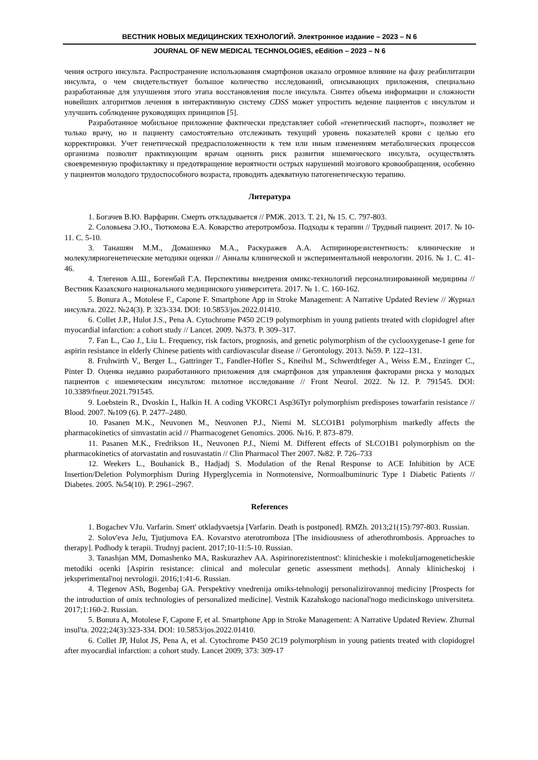ВЕСТНИК НОВЫХ МЕДИЦИНСКИХ ТЕХНОЛОГИЙ. Электронное издание – 2023 – N 6
JOURNAL OF NEW MEDICAL TECHNOLOGIES, eEdition – 2023 – N 6
чения острого инсульта. Распространение использования смартфонов оказало огромное влияние на фазу реабилитации инсульта, о чем свидетельствует большое количество исследований, описывающих приложения, специально разработанные для улучшения этого этапа восстановления после инсульта. Синтез объема информации и сложности новейших алгоритмов лечения в интерактивную систему CDSS может упростить ведение пациентов с инсультом и улучшить соблюдение руководящих принципов [5].
Разработанное мобильное приложение фактически представляет собой «генетический паспорт», позволяет не только врачу, но и пациенту самостоятельно отслеживать текущий уровень показателей крови с целью его корректировки. Учет генетической предрасположенности к тем или иным изменениям метаболических процессов организма позволит практикующим врачам оценить риск развития ишемического инсульта, осуществлять своевременную профилактику и предотвращение вероятности острых нарушений мозгового кровообращения, особенно у пациентов молодого трудоспособного возраста, проводить адекватную патогенетическую терапию.
Литература
1. Богачев В.Ю. Варфарин. Смерть откладывается // РМЖ. 2013. Т. 21, № 15. С. 797-803.
2. Соловьева Э.Ю., Тютюмова Е.А. Коварство атеротромбоза. Подходы к терапии // Трудный пациент. 2017. № 10-11. С. 5-10.
3. Танашян М.М., Домашенко М.А., Раскуражев А.А. Аспиринорезистентность: клинические и молекулярногенетические методики оценки // Анналы клинической и экспериментальной неврологии. 2016. № 1. С. 41-46.
4. Тлегенов А.Ш., Богенбай Г.А. Перспективы внедрения омикс-технологий персонализированной медицины // Вестник Казахского национального медицинского университета. 2017. № 1. С. 160-162.
5. Bonura A., Motolese F., Capone F. Smartphone App in Stroke Management: A Narrative Updated Review // Журнал инсульта. 2022. №24(3). P. 323-334. DOI: 10.5853/jos.2022.01410.
6. Collet J.P., Hulot J.S., Pena A. Cytochrome P450 2C19 polymorphism in young patients treated with clopidogrel after myocardial infarction: a cohort study // Lancet. 2009. №373. P. 309–317.
7. Fan L., Cao J., Liu L. Frequency, risk factors, prognosis, and genetic polymorphism of the cyclooxygenase-1 gene for aspirin resistance in elderly Chinese patients with cardiovascular disease // Gerontology. 2013. №59. P. 122–131.
8. Fruhwirth V., Berger L., Gattringer T., Fandler-Höfler S., Kneihsl M., Schwerdtfeger A., Weiss E.M., Enzinger C., Pinter D. Оценка недавно разработанного приложения для смартфонов для управления факторами риска у молодых пациентов с ишемическим инсультом: пилотное исследование // Front Neurol. 2022. №12. P. 791545. DOI: 10.3389/fneur.2021.791545.
9. Loebstein R., Dvoskin I., Halkin H. A coding VKORC1 Asp36Tyr polymorphism predisposes towarfarin resistance // Blood. 2007. №109 (6). P. 2477–2480.
10. Pasanen M.K., Neuvonen M., Neuvonen P.J., Niemi M. SLCO1B1 polymorphism markedly affects the pharmacokinetics of simvastatin acid // Pharmacogenet Genomics. 2006. №16. P. 873–879.
11. Pasanen M.K., Fredrikson H., Neuvonen P.J., Niemi M. Different effects of SLCO1B1 polymorphism on the pharmacokinetics of atorvastatin and rosuvastatin // Clin Pharmacol Ther 2007. №82. P. 726–733
12. Weekers L., Bouhanick B., Hadjadj S. Modulation of the Renal Response to ACE Inhibition by ACE Insertion/Deletion Polymorphism During Hyperglycemia in Normotensive, Normoalbuminuric Type 1 Diabetic Patients // Diabetes. 2005. №54(10). P. 2961–2967.
References
1. Bogachev VJu. Varfarin. Smert' otkladyvaetsja [Varfarin. Death is postponed]. RMZh. 2013;21(15):797-803. Russian.
2. Solov'eva JeJu, Tjutjumova EA. Kovarstvo aterotromboza [The insidiousness of atherothrombosis. Approaches to therapy]. Podhody k terapii. Trudnyj pacient. 2017;10-11:5-10. Russian.
3. Tanashjan MM, Domashenko MA, Raskurazhev AA. Aspirinorezistentnost': klinicheskie i molekuljarnogeneticheskie metodiki ocenki [Aspirin resistance: clinical and molecular genetic assessment methods]. Annaly klinicheskoj i jeksperimental'noj nevrologii. 2016;1:41-6. Russian.
4. Tlegenov ASh, Bogenbaj GA. Perspektivy vnedrenija omiks-tehnologij personalizirovannoj mediciny [Prospects for the introduction of omix technologies of personalized medicine]. Vestnik Kazahskogo nacional'nogo medicinskogo universiteta. 2017;1:160-2. Russian.
5. Bonura A, Motolese F, Capone F, et al. Smartphone App in Stroke Management: A Narrative Updated Review. Zhurnal insul'ta. 2022;24(3):323-334. DOI: 10.5853/jos.2022.01410.
6. Collet JP, Hulot JS, Pena A, et al. Cytochrome P450 2C19 polymorphism in young patients treated with clopidogrel after myocardial infarction: a cohort study. Lancet 2009; 373: 309-17